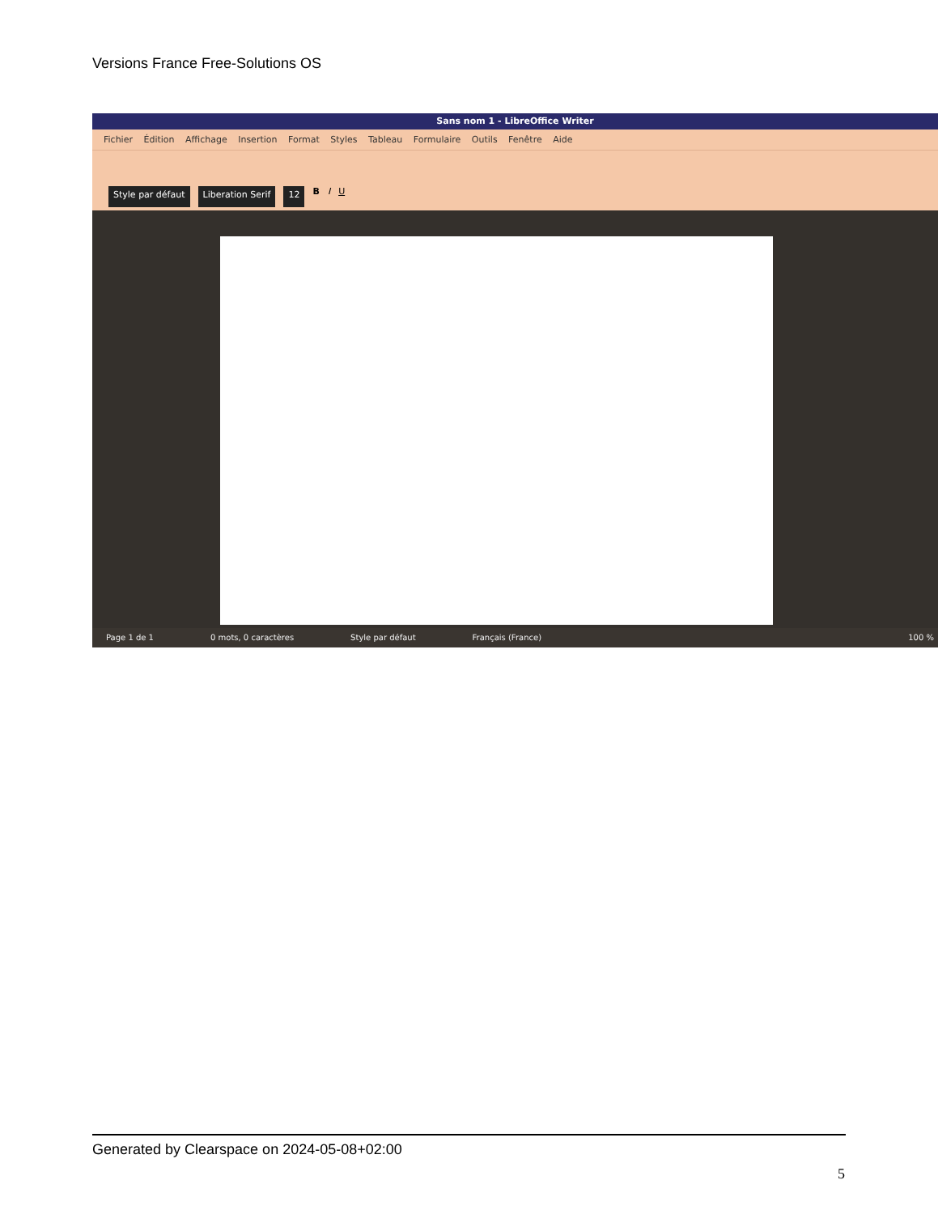Versions France Free-Solutions OS
Sans nom 1 - LibreOffice Writer
Fichier Édition Affichage Insertion Format Styles Tableau Formulaire Outils Fenêtre Aide
Style par défaut Liberation Serif 12 B I U
Page 1 de 1 0 mots, 0 caractères Style par défaut Français (France) 100 %
Generated by Clearspace on 2024-05-08+02:00
5